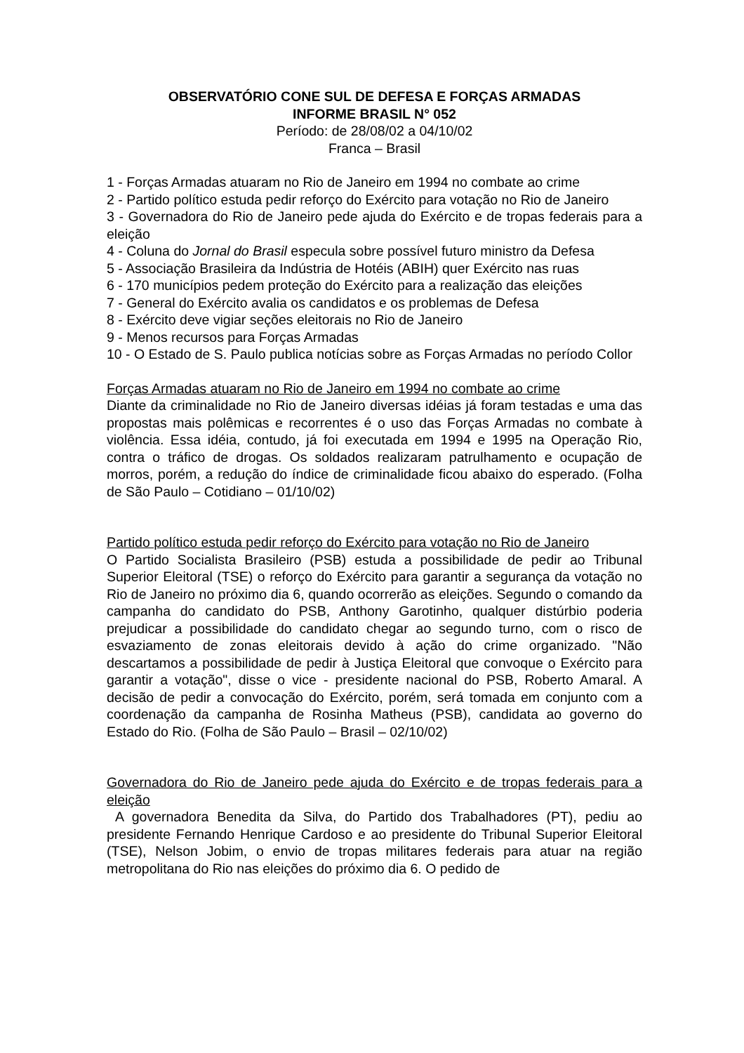OBSERVATÓRIO CONE SUL DE DEFESA E FORÇAS ARMADAS
INFORME BRASIL N° 052
Período: de 28/08/02 a 04/10/02
Franca – Brasil
1 - Forças Armadas atuaram no Rio de Janeiro em 1994 no combate ao crime
2 - Partido político estuda pedir reforço do Exército para votação no Rio de Janeiro
3 - Governadora do Rio de Janeiro pede ajuda do Exército e de tropas federais para a eleição
4 - Coluna do Jornal do Brasil especula sobre possível futuro ministro da Defesa
5 - Associação Brasileira da Indústria de Hotéis (ABIH) quer Exército nas ruas
6 - 170 municípios pedem proteção do Exército para a realização das eleições
7 - General do Exército avalia os candidatos e os problemas de Defesa
8 - Exército deve vigiar seções eleitorais no Rio de Janeiro
9 - Menos recursos para Forças Armadas
10 - O Estado de S. Paulo publica notícias sobre as Forças Armadas no período Collor
Forças Armadas atuaram no Rio de Janeiro em 1994 no combate ao crime
Diante da criminalidade no Rio de Janeiro diversas idéias já foram testadas e uma das propostas mais polêmicas e recorrentes é o uso das Forças Armadas no combate à violência. Essa idéia, contudo, já foi executada em 1994 e 1995 na Operação Rio, contra o tráfico de drogas. Os soldados realizaram patrulhamento e ocupação de morros, porém, a redução do índice de criminalidade ficou abaixo do esperado. (Folha de São Paulo – Cotidiano – 01/10/02)
Partido político estuda pedir reforço do Exército para votação no Rio de Janeiro
O Partido Socialista Brasileiro (PSB) estuda a possibilidade de pedir ao Tribunal Superior Eleitoral (TSE) o reforço do Exército para garantir a segurança da votação no Rio de Janeiro no próximo dia 6, quando ocorrerão as eleições. Segundo o comando da campanha do candidato do PSB, Anthony Garotinho, qualquer distúrbio poderia prejudicar a possibilidade do candidato chegar ao segundo turno, com o risco de esvaziamento de zonas eleitorais devido à ação do crime organizado. "Não descartamos a possibilidade de pedir à Justiça Eleitoral que convoque o Exército para garantir a votação", disse o vice - presidente nacional do PSB, Roberto Amaral. A decisão de pedir a convocação do Exército, porém, será tomada em conjunto com a coordenação da campanha de Rosinha Matheus (PSB), candidata ao governo do Estado do Rio. (Folha de São Paulo – Brasil – 02/10/02)
Governadora do Rio de Janeiro pede ajuda do Exército e de tropas federais para a eleição
A governadora Benedita da Silva, do Partido dos Trabalhadores (PT), pediu ao presidente Fernando Henrique Cardoso e ao presidente do Tribunal Superior Eleitoral (TSE), Nelson Jobim, o envio de tropas militares federais para atuar na região metropolitana do Rio nas eleições do próximo dia 6. O pedido de